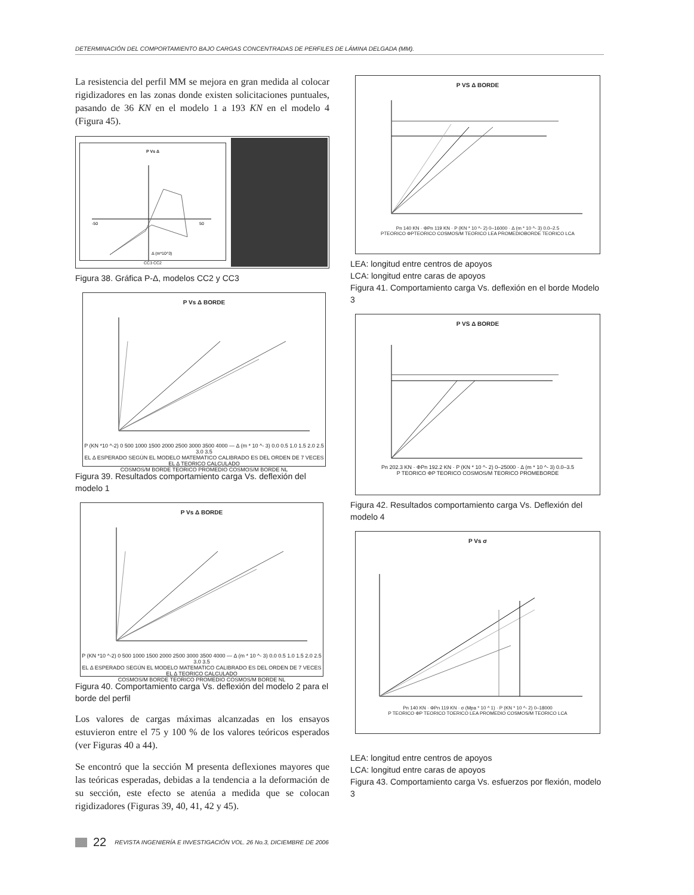DETERMINACIÓN DEL COMPORTAMIENTO BAJO CARGAS CONCENTRADAS DE PERFILES DE LÁMINA DELGADA (MM).
La resistencia del perfil MM se mejora en gran medida al colocar rigidizadores en las zonas donde existen solicitaciones puntuales, pasando de 36 KN en el modelo 1 a 193 KN en el modelo 4 (Figura 45).
P Vs Δ
-50
50
Δ (m*10^3)
CC3 CC2
Figura 38. Gráfica P-Δ, modelos CC2 y CC3
P Vs Δ BORDE
P (KN *10 ^-2) 0 500 1000 1500 2000 2500 3000 3500 4000 — Δ (m * 10 ^- 3) 0.0 0.5 1.0 1.5 2.0 2.5 3.0 3.5
EL Δ ESPERADO SEGÚN EL MODELO MATEMATICO CALIBRADO ES DEL ORDEN DE 7 VECES EL Δ TEORICO CALCULADO
COSMOS/M BORDE TEORICO PROMEDIO COSMOS/M BORDE NL
Figura 39. Resultados comportamiento carga Vs. deflexión del modelo 1
P Vs Δ BORDE
P (KN *10 ^-2) 0 500 1000 1500 2000 2500 3000 3500 4000 — Δ (m * 10 ^- 3) 0.0 0.5 1.0 1.5 2.0 2.5 3.0 3.5
EL Δ ESPERADO SEGÚN EL MODELO MATEMATICO CALIBRADO ES DEL ORDEN DE 7 VECES EL Δ TEORICO CALCULADO
COSMOS/M BORDE TEORICO PROMEDIO COSMOS/M BORDE NL
Figura 40. Comportamiento carga Vs. deflexión del modelo 2 para el borde del perfil
Los valores de cargas máximas alcanzadas en los ensayos estuvieron entre el 75 y 100 % de los valores teóricos esperados (ver Figuras 40 a 44).
Se encontró que la sección M presenta deflexiones mayores que las teóricas esperadas, debidas a la tendencia a la deformación de su sección, este efecto se atenúa a medida que se colocan rigidizadores (Figuras 39, 40, 41, 42 y 45).
P VS Δ BORDE
Pn 140 KN · ΦPn 119 KN · P (KN * 10 ^- 2) 0–16000 · Δ (m * 10 ^- 3) 0.0–2.5
PTEORICO ΦPTEORICO COSMOS/M TEORICO LEA PROMEDIOBORDE TEORICO LCA
LEA: longitud entre centros de apoyos
LCA: longitud entre caras de apoyos
Figura 41. Comportamiento carga Vs. deflexión en el borde Modelo 3
P VS Δ BORDE
Pn 202.3 KN · ΦPn 192.2 KN · P (KN * 10 ^- 2) 0–25000 · Δ (m * 10 ^- 3) 0.0–3.5
P TEORICO ΦP TEORICO COSMOS/M TEORICO PROMEBORDE
Figura 42. Resultados comportamiento carga Vs. Deflexión del modelo 4
P Vs σ
Pn 140 KN · ΦPn 119 KN · σ (Mpa * 10 ^ 1) · P (KN * 10 ^- 2) 0–18000
P TEORICO ΦP TEORICO TOERICO LEA PROMEDIO COSMOS/M TEORICO LCA
LEA: longitud entre centros de apoyos
LCA: longitud entre caras de apoyos
Figura 43. Comportamiento carga Vs. esfuerzos por flexión, modelo 3
22 REVISTA INGENIERÍA E INVESTIGACIÓN VOL. 26 No.3, DICIEMBRE DE 2006